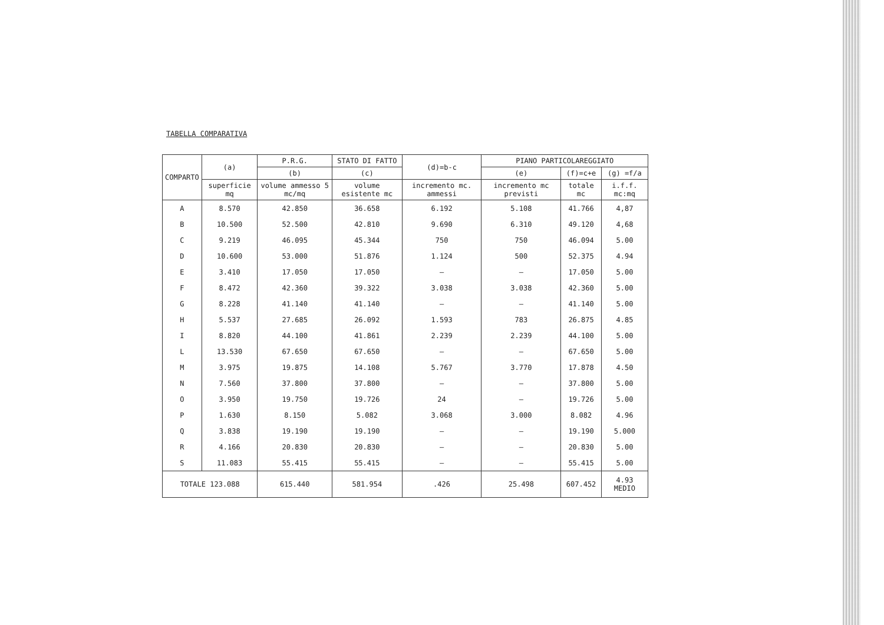TABELLA COMPARATIVA
| COMPARTO | (a) | P.R.G. | STATO DI FATTO | (d)=b-c | PIANO PARTICOLAREGGIATO | | |
| --- | --- | --- | --- | --- | --- | --- | --- |
| | | (b) | (c) | | (e) | (f)=c+e | (g) =f/a |
| | superficie mq | volume ammesso 5 mc/mq | volume esistente mc | incremento mc. ammessi | incremento mc previsti | totale mc | i.f.f. mc:mq |
| A | 8.570 | 42.850 | 36.658 | 6.192 | 5.108 | 41.766 | 4,87 |
| B | 10.500 | 52.500 | 42.810 | 9.690 | 6.310 | 49.120 | 4,68 |
| C | 9.219 | 46.095 | 45.344 | 750 | 750 | 46.094 | 5.00 |
| D | 10.600 | 53.000 | 51.876 | 1.124 | 500 | 52.375 | 4.94 |
| E | 3.410 | 17.050 | 17.050 | — | — | 17.050 | 5.00 |
| F | 8.472 | 42.360 | 39.322 | 3.038 | 3.038 | 42.360 | 5.00 |
| G | 8.228 | 41.140 | 41.140 | — | — | 41.140 | 5.00 |
| H | 5.537 | 27.685 | 26.092 | 1.593 | 783 | 26.875 | 4.85 |
| I | 8.820 | 44.100 | 41.861 | 2.239 | 2.239 | 44.100 | 5.00 |
| L | 13.530 | 67.650 | 67.650 | — | — | 67.650 | 5.00 |
| M | 3.975 | 19.875 | 14.108 | 5.767 | 3.770 | 17.878 | 4.50 |
| N | 7.560 | 37.800 | 37.800 | — | — | 37.800 | 5.00 |
| O | 3.950 | 19.750 | 19.726 | 24 | — | 19.726 | 5.00 |
| P | 1.630 | 8.150 | 5.082 | 3.068 | 3.000 | 8.082 | 4.96 |
| Q | 3.838 | 19.190 | 19.190 | — | — | 19.190 | 5.000 |
| R | 4.166 | 20.830 | 20.830 | — | — | 20.830 | 5.00 |
| S | 11.083 | 55.415 | 55.415 | — | — | 55.415 | 5.00 |
| TOTALE 123.088 | | 615.440 | 581.954 | .426 | 25.498 | 607.452 | 4.93 MEDIO |